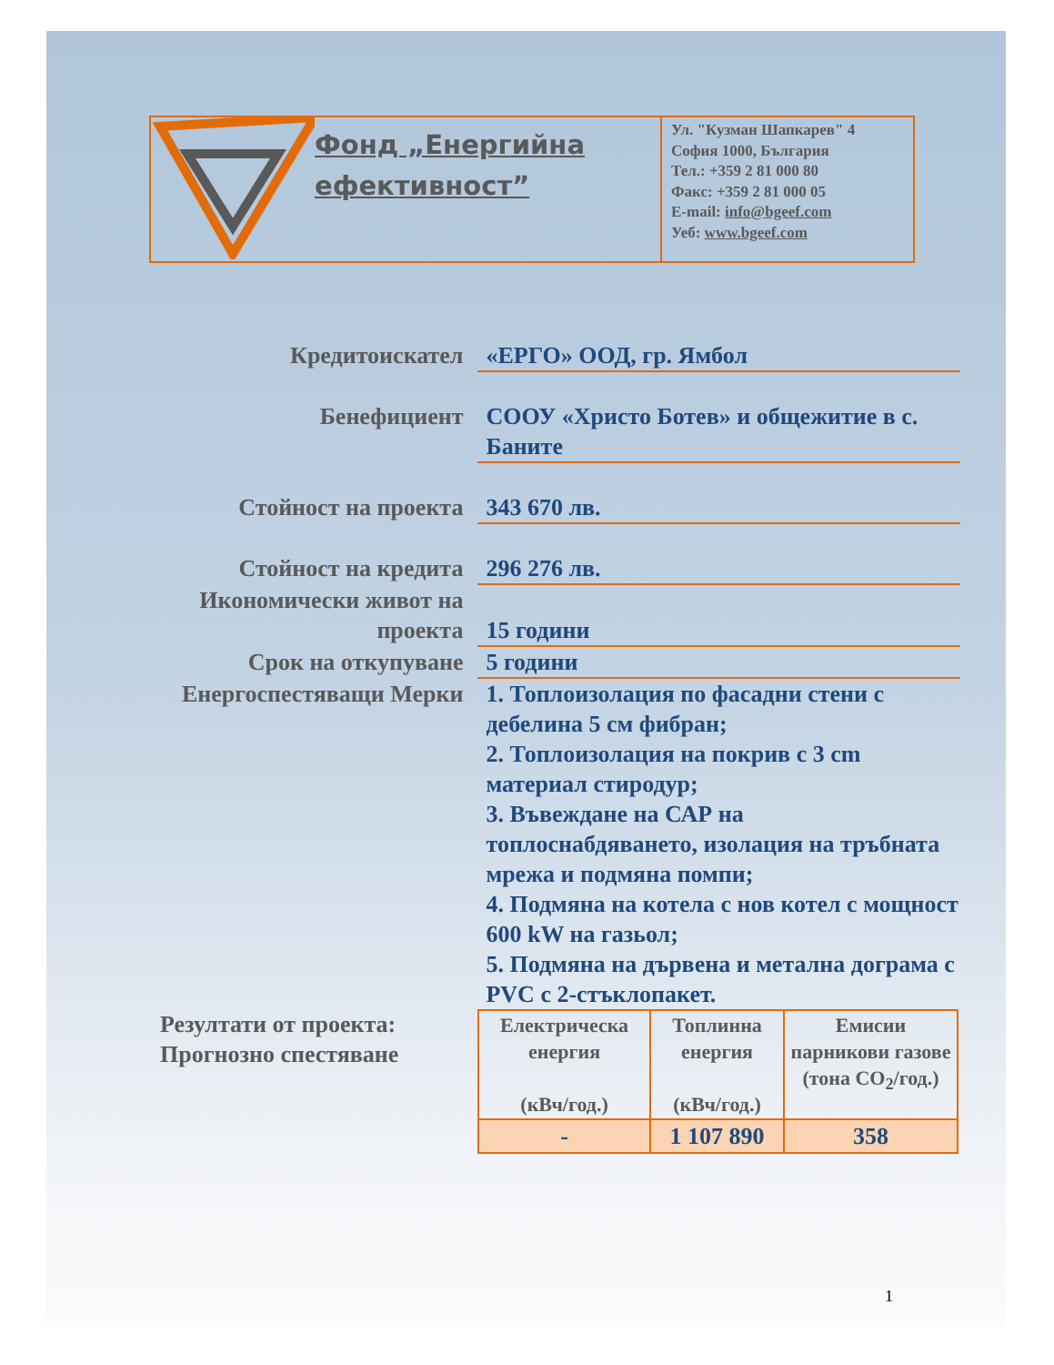Фонд „Енергийна
ефективност”
Ул. "Кузман Шапкарев" 4
София 1000, България
Тел.: +359 2 81 000 80
Факс: +359 2 81 000 05
E-mail: info@bgeef.com
Уеб: www.bgeef.com
Кредитоискател «ЕРГО» ООД, гр. Ямбол
Бенефициент СООУ «Христо Ботев» и общежитие в с. Баните
Стойност на проекта 343 670 лв.
Стойност на кредита 296 276 лв.
Икономически живот на проекта
15 години
Срок на откупуване 5 години
Енергоспестяващи Мерки
1. Топлоизолация по фасадни стени с дебелина 5 см фибран;
2. Топлоизолация на покрив с 3 cm материал стиродур;
3. Въвеждане на САР на топлоснабдяването, изолация на тръбната мрежа и подмяна помпи;
4. Подмяна на котела с нов котел с мощност 600 kW на газьол;
5. Подмяна на дървена и метална дограма с PVC с 2-стъклопакет.
Резултати от проекта: Прогнозно спестяване
| Електрическа енергия (кВч/год.) | Топлинна енергия (кВч/год.) | Емисии парникови газове (тона CO<sub>2</sub>/год.) |
| - | 1 107 890 | 358 |
1